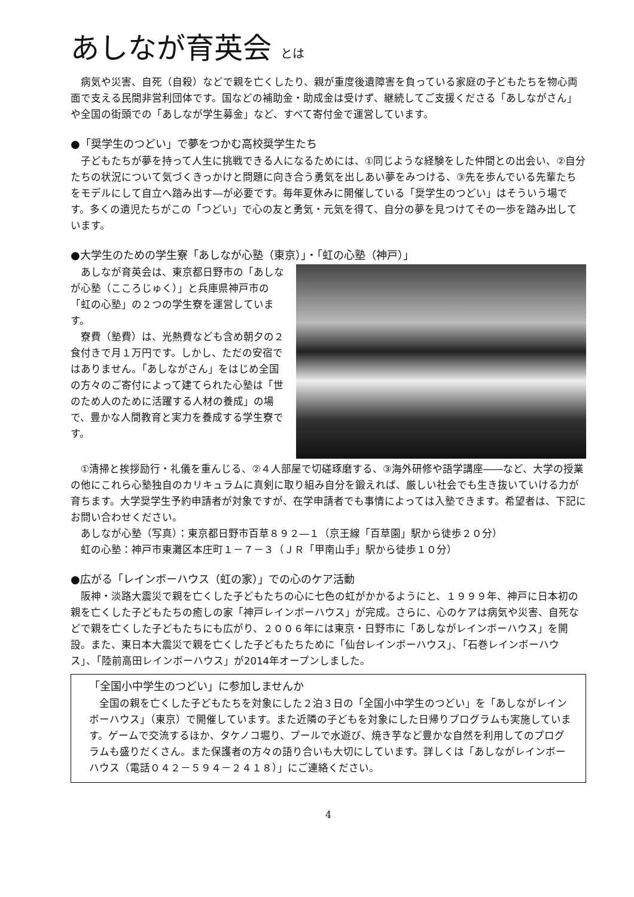あしなが育英会 とは
病気や災害、自死（自殺）などで親を亡くしたり、親が重度後遺障害を負っている家庭の子どもたちを物心両面で支える民間非営利団体です。国などの補助金・助成金は受けず、継続してご支援くださる「あしながさん」や全国の街頭での「あしなが学生募金」など、すべて寄付金で運営しています。
●「奨学生のつどい」で夢をつかむ高校奨学生たち
子どもたちが夢を持って人生に挑戦できる人になるためには、①同じような経験をした仲間との出会い、②自分たちの状況について気づくきっかけと問題に向き合う勇気を出しあい夢をみつける、③先を歩んでいる先輩たちをモデルにして自立へ踏み出す―が必要です。毎年夏休みに開催している「奨学生のつどい」はそういう場です。多くの遺児たちがこの「つどい」で心の友と勇気・元気を得て、自分の夢を見つけてその一歩を踏み出しています。
●大学生のための学生寮「あしなが心塾（東京）」・「虹の心塾（神戸）」
あしなが育英会は、東京都日野市の「あしなが心塾（こころじゅく）」と兵庫県神戸市の「虹の心塾」の２つの学生寮を運営しています。
寮費（塾費）は、光熱費なども含め朝夕の２食付きで月１万円です。しかし、ただの安宿ではありません。「あしながさん」をはじめ全国の方々のご寄付によって建てられた心塾は「世のため人のために活躍する人材の養成」の場で、豊かな人間教育と実力を養成する学生寮です。
①清掃と挨拶励行・礼儀を重んじる、②４人部屋で切磋琢磨する、③海外研修や語学講座――など、大学の授業の他にこれら心塾独自のカリキュラムに真剣に取り組み自分を鍛えれば、厳しい社会でも生き抜いていける力が育ちます。大学奨学生予約申請者が対象ですが、在学申請者でも事情によっては入塾できます。希望者は、下記にお問い合わせください。
あしなが心塾（写真）：東京都日野市百草８９２―１（京王線「百草園」駅から徒歩２０分）
虹の心塾：神戸市東灘区本庄町１－７－３（ＪＲ「甲南山手」駅から徒歩１０分）
●広がる「レインボーハウス（虹の家）」での心のケア活動
阪神・淡路大震災で親を亡くした子どもたちの心に七色の虹がかかるようにと、１９９９年、神戸に日本初の親を亡くした子どもたちの癒しの家「神戸レインボーハウス」が完成。さらに、心のケアは病気や災害、自死などで親を亡くした子どもたちにも広がり、２００６年には東京・日野市に「あしながレインボーハウス」を開設。また、東日本大震災で親を亡くした子どもたちために「仙台レインボーハウス」、「石巻レインボーハウス」、「陸前高田レインボーハウス」が2014年オープンしました。
「全国小中学生のつどい」に参加しませんか
全国の親を亡くした子どもたちを対象にした２泊３日の「全国小中学生のつどい」を「あしながレインボーハウス」（東京）で開催しています。また近隣の子どもを対象にした日帰りプログラムも実施しています。ゲームで交流するほか、タケノコ堀り、プールで水遊び、焼き芋など豊かな自然を利用してのプログラムも盛りだくさん。また保護者の方々の語り合いも大切にしています。詳しくは「あしながレインボーハウス（電話０４２－５９４－２４１８）」にご連絡ください。
4